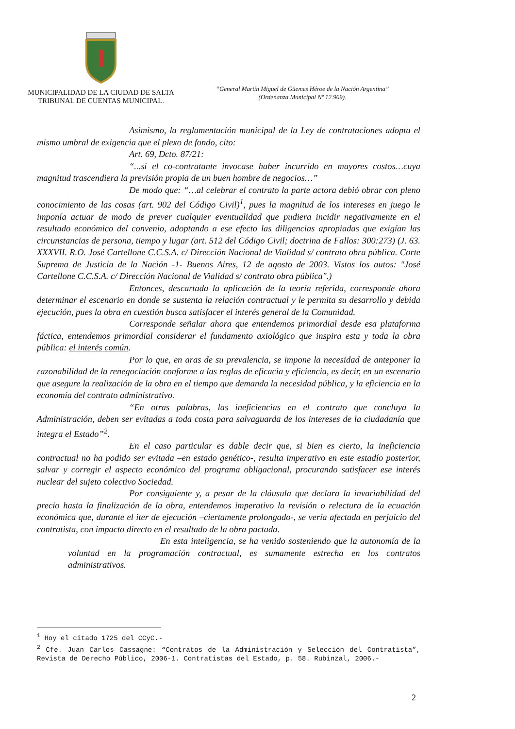MUNICIPALIDAD DE LA CIUDAD DE SALTA
TRIBUNAL DE CUENTAS MUNICIPAL.
“General Martín Miguel de Güemes Héroe de la Nación Argentina”
(Ordenanza Municipal Nº 12.909).
Asimismo, la reglamentación municipal de la Ley de contrataciones adopta el mismo umbral de exigencia que el plexo de fondo, cito:
Art. 69, Dcto. 87/21:
“...si el co-contratante invocase haber incurrido en mayores costos…cuya magnitud trascendiera la previsión propia de un buen hombre de negocios…”
De modo que: “…al celebrar el contrato la parte actora debió obrar con pleno conocimiento de las cosas (art. 902 del Código Civil)<sup>1</sup>, pues la magnitud de los intereses en juego le imponía actuar de modo de prever cualquier eventualidad que pudiera incidir negativamente en el resultado económico del convenio, adoptando a ese efecto las diligencias apropiadas que exigían las circunstancias de persona, tiempo y lugar (art. 512 del Código Civil; doctrina de Fallos: 300:273) (J. 63. XXXVII. R.O. José Cartellone C.C.S.A. c/ Dirección Nacional de Vialidad s/ contrato obra pública. Corte Suprema de Justicia de la Nación -1- Buenos Aires, 12 de agosto de 2003. Vistos los autos: "José Cartellone C.C.S.A. c/ Dirección Nacional de Vialidad s/ contrato obra pública".)
Entonces, descartada la aplicación de la teoría referida, corresponde ahora determinar el escenario en donde se sustenta la relación contractual y le permita su desarrollo y debida ejecución, pues la obra en cuestión busca satisfacer el interés general de la Comunidad.
Corresponde señalar ahora que entendemos primordial desde esa plataforma fáctica, entendemos primordial considerar el fundamento axiológico que inspira esta y toda la obra pública: el interés común.
Por lo que, en aras de su prevalencia, se impone la necesidad de anteponer la razonabilidad de la renegociación conforme a las reglas de eficacia y eficiencia, es decir, en un escenario que asegure la realización de la obra en el tiempo que demanda la necesidad pública, y la eficiencia en la economía del contrato administrativo.
“En otras palabras, las ineficiencias en el contrato que concluya la Administración, deben ser evitadas a toda costa para salvaguarda de los intereses de la ciudadanía que integra el Estado”<sup>2</sup>.
En el caso particular es dable decir que, si bien es cierto, la ineficiencia contractual no ha podido ser evitada –en estado genético-, resulta imperativo en este estadío posterior, salvar y corregir el aspecto económico del programa obligacional, procurando satisfacer ese interés nuclear del sujeto colectivo Sociedad.
Por consiguiente y, a pesar de la cláusula que declara la invariabilidad del precio hasta la finalización de la obra, entendemos imperativo la revisión o relectura de la ecuación económica que, durante el iter de ejecución –ciertamente prolongado-, se vería afectada en perjuicio del contratista, con impacto directo en el resultado de la obra pactada.
En esta inteligencia, se ha venido sosteniendo que la autonomía de la voluntad en la programación contractual, es sumamente estrecha en los contratos administrativos.
<sup>1</sup> Hoy el citado 1725 del CCyC.-
<sup>2</sup> Cfe. Juan Carlos Cassagne: “Contratos de la Administración y Selección del Contratista”, Revista de Derecho Público, 2006-1. Contratistas del Estado, p. 58. Rubinzal, 2006.-
2